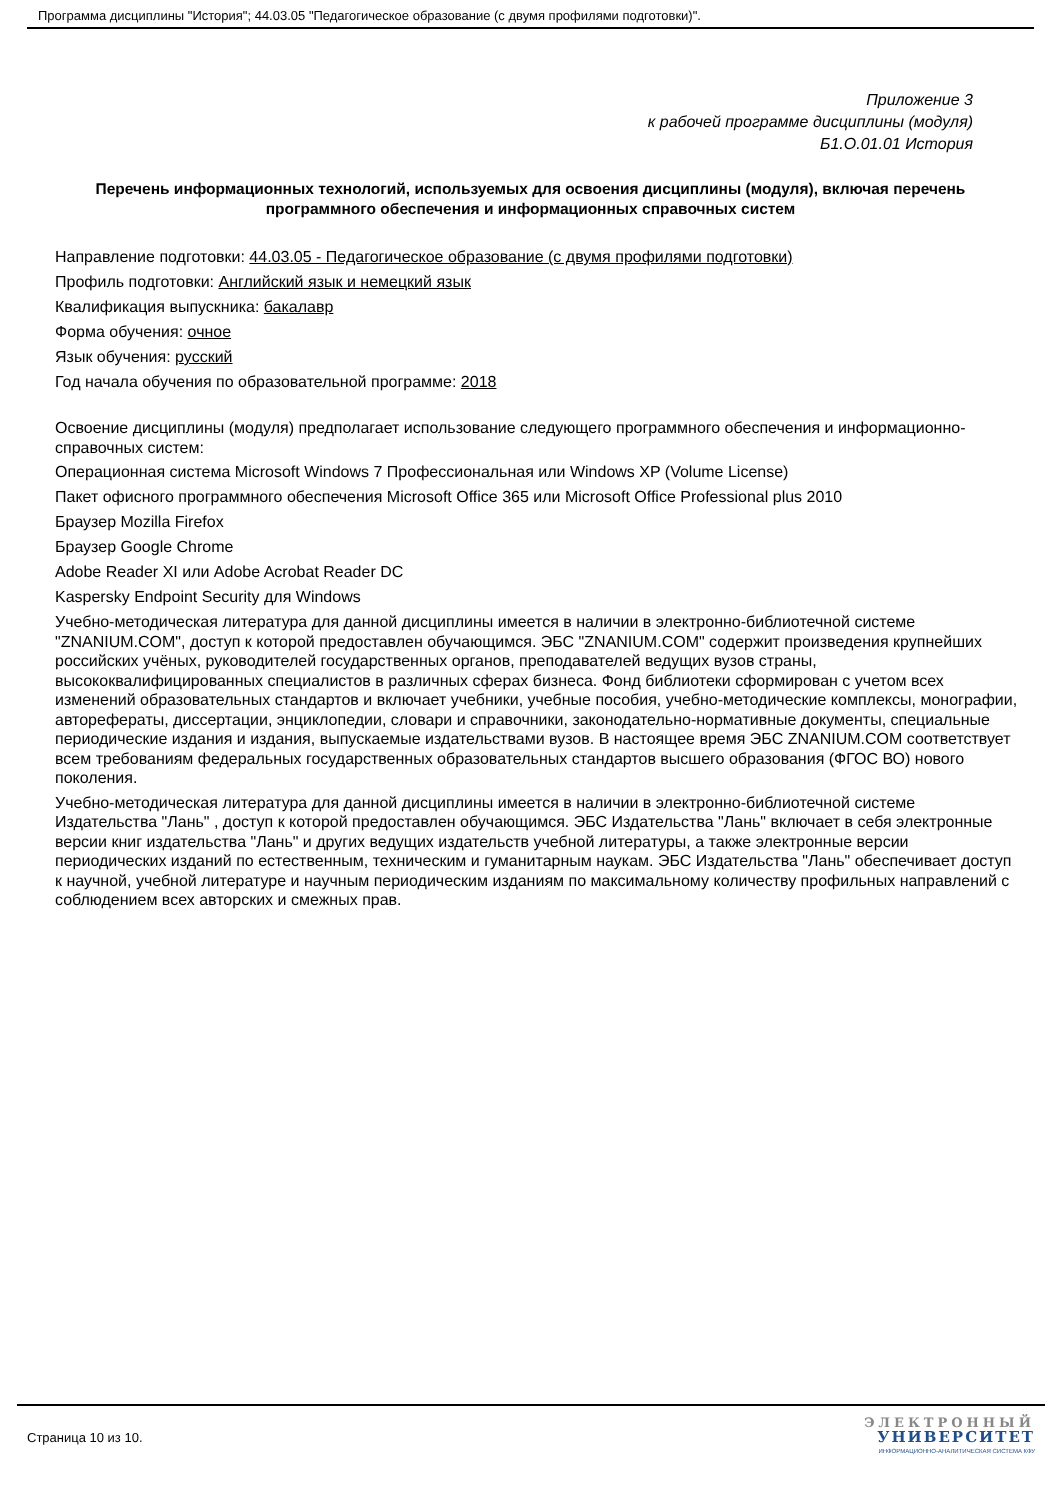Программа дисциплины "История"; 44.03.05 "Педагогическое образование (с двумя профилями подготовки)".
Приложение 3
к рабочей программе дисциплины (модуля)
Б1.О.01.01 История
Перечень информационных технологий, используемых для освоения дисциплины (модуля), включая перечень программного обеспечения и информационных справочных систем
Направление подготовки: 44.03.05 - Педагогическое образование (с двумя профилями подготовки)
Профиль подготовки: Английский язык и немецкий язык
Квалификация выпускника: бакалавр
Форма обучения: очное
Язык обучения: русский
Год начала обучения по образовательной программе: 2018
Освоение дисциплины (модуля) предполагает использование следующего программного обеспечения и информационно-справочных систем:
Операционная система Microsoft Windows 7 Профессиональная или Windows XP (Volume License)
Пакет офисного программного обеспечения Microsoft Office 365 или Microsoft Office Professional plus 2010
Браузер Mozilla Firefox
Браузер Google Chrome
Adobe Reader XI или Adobe Acrobat Reader DC
Kaspersky Endpoint Security для Windows
Учебно-методическая литература для данной дисциплины имеется в наличии в электронно-библиотечной системе "ZNANIUM.COM", доступ к которой предоставлен обучающимся. ЭБС "ZNANIUM.COM" содержит произведения крупнейших российских учёных, руководителей государственных органов, преподавателей ведущих вузов страны, высококвалифицированных специалистов в различных сферах бизнеса. Фонд библиотеки сформирован с учетом всех изменений образовательных стандартов и включает учебники, учебные пособия, учебно-методические комплексы, монографии, авторефераты, диссертации, энциклопедии, словари и справочники, законодательно-нормативные документы, специальные периодические издания и издания, выпускаемые издательствами вузов. В настоящее время ЭБС ZNANIUM.COM соответствует всем требованиям федеральных государственных образовательных стандартов высшего образования (ФГОС ВО) нового поколения.
Учебно-методическая литература для данной дисциплины имеется в наличии в электронно-библиотечной системе Издательства "Лань" , доступ к которой предоставлен обучающимся. ЭБС Издательства "Лань" включает в себя электронные версии книг издательства "Лань" и других ведущих издательств учебной литературы, а также электронные версии периодических изданий по естественным, техническим и гуманитарным наукам. ЭБС Издательства "Лань" обеспечивает доступ к научной, учебной литературе и научным периодическим изданиям по максимальному количеству профильных направлений с соблюдением всех авторских и смежных прав.
Страница 10 из 10.
ЭЛЕКТРОННЫЙ
УНИВЕРСИТЕТ
ИНФОРМАЦИОННО-АНАЛИТИЧЕСКАЯ СИСТЕМА КФУ